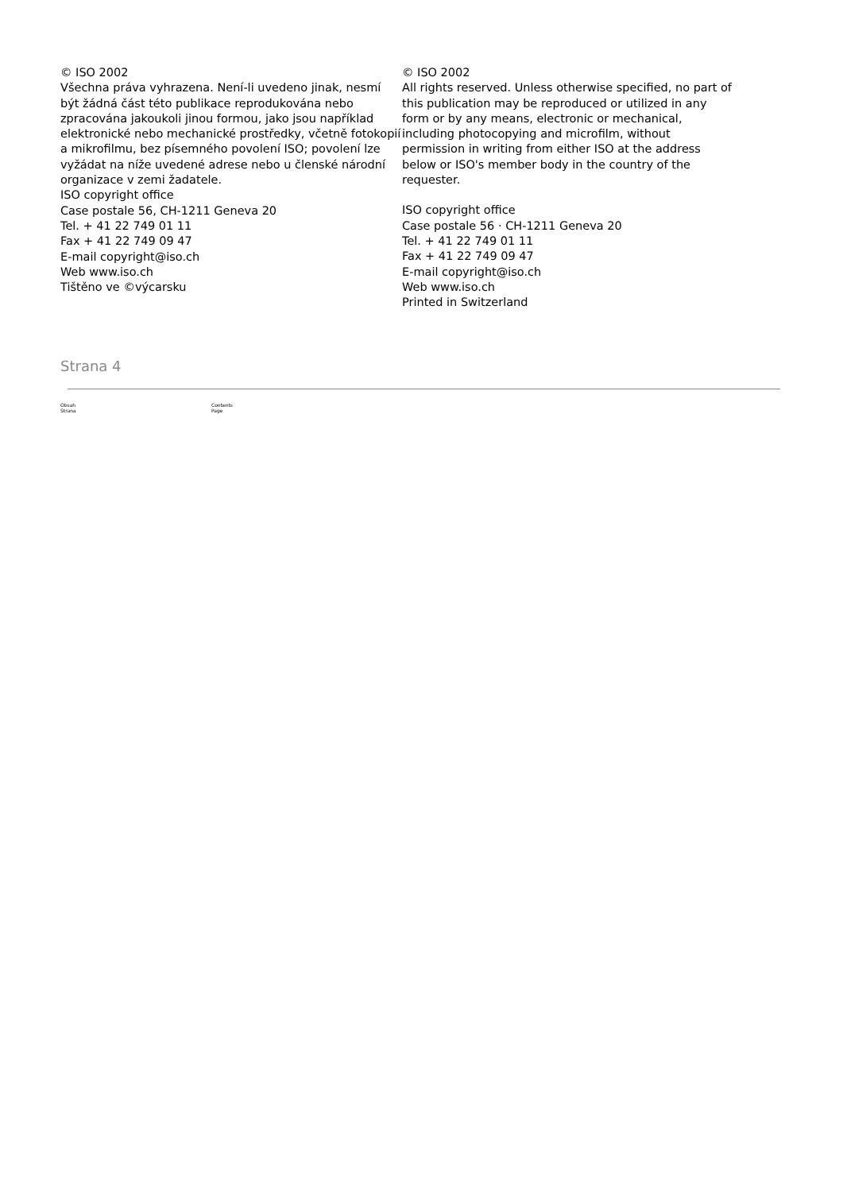© ISO 2002
Všechna práva vyhrazena. Není-li uvedeno jinak, nesmí být žádná část této publikace reprodukována nebo zpracována jakoukoli jinou formou, jako jsou například elektronické nebo mechanické prostředky, včetně fotokopií a mikrofilmu, bez písemného povolení ISO; povolení lze vyžádat na níže uvedené adrese nebo u členské národní organizace v zemi žadatele.
ISO copyright office
Case postale 56, CH-1211 Geneva 20
Tel. + 41 22 749 01 11
Fax + 41 22 749 09 47
E-mail copyright@iso.ch
Web www.iso.ch
Tištěno ve ©výcarsku
© ISO 2002
All rights reserved. Unless otherwise specified, no part of this publication may be reproduced or utilized in any form or by any means, electronic or mechanical, including photocopying and microfilm, without permission in writing from either ISO at the address below or ISO's member body in the country of the requester.
ISO copyright office
Case postale 56 · CH-1211 Geneva 20
Tel. + 41 22 749 01 11
Fax + 41 22 749 09 47
E-mail copyright@iso.ch
Web www.iso.ch
Printed in Switzerland
Strana 4
Obsah
Strana
Contents
Page